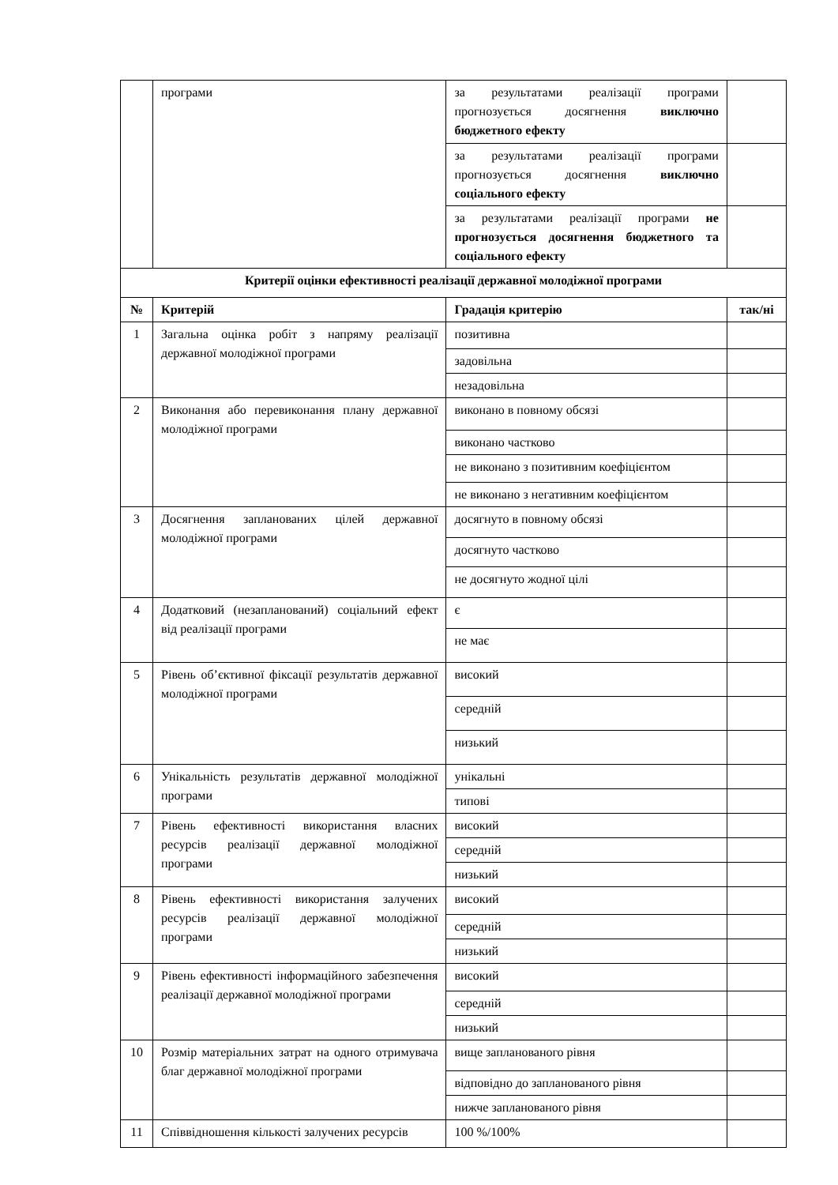| | програми | за результатами реалізації програми прогнозується досягнення виключно бюджетного ефекту | |
| | | за результатами реалізації програми прогнозується досягнення виключно соціального ефекту | |
| | | за результатами реалізації програми не прогнозується досягнення бюджетного та соціального ефекту | |
| Критерії оцінки ефективності реалізації державної молодіжної програми | | | |
| № | Критерій | Градація критерію | так/ні |
| 1 | Загальна оцінка робіт з напряму реалізації державної молодіжної програми | позитивна | |
| | | задовільна | |
| | | незадовільна | |
| 2 | Виконання або перевиконання плану державної молодіжної програми | виконано в повному обсязі | |
| | | виконано частково | |
| | | не виконано з позитивним коефіцієнтом | |
| | | не виконано з негативним коефіцієнтом | |
| 3 | Досягнення запланованих цілей державної молодіжної програми | досягнуто в повному обсязі | |
| | | досягнуто частково | |
| | | не досягнуто жодної цілі | |
| 4 | Додатковий (незапланований) соціальний ефект від реалізації програми | є | |
| | | не має | |
| 5 | Рівень об’єктивної фіксації результатів державної молодіжної програми | високий | |
| | | середній | |
| | | низький | |
| 6 | Унікальність результатів державної молодіжної програми | унікальні | |
| | | типові | |
| 7 | Рівень ефективності використання власних ресурсів реалізації державної молодіжної програми | високий | |
| | | середній | |
| | | низький | |
| 8 | Рівень ефективності використання залучених ресурсів реалізації державної молодіжної програми | високий | |
| | | середній | |
| | | низький | |
| 9 | Рівень ефективності інформаційного забезпечення реалізації державної молодіжної програми | високий | |
| | | середній | |
| | | низький | |
| 10 | Розмір матеріальних затрат на одного отримувача благ державної молодіжної програми | вище запланованого рівня | |
| | | відповідно до запланованого рівня | |
| | | нижче запланованого рівня | |
| 11 | Співвідношення кількості залучених ресурсів | 100 %/100% | |